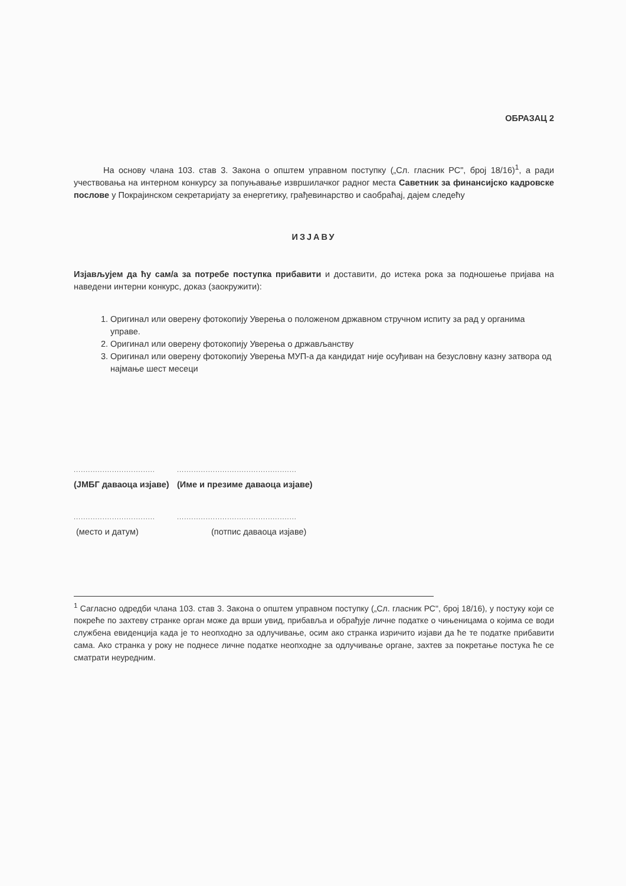ОБРАЗАЦ 2
На основу члана 103. став 3. Закона о општем управном поступку („Сл. гласник РС", број 18/16)<sup>1</sup>, а ради учествовања на интерном конкурсу за попуњавање извршилачког радног места Саветник за финансијско кадровске послове у Покрајинском секретаријату за енергетику, грађевинарство и саобраћај, дајем следећу
ИЗЈАВУ
Изјављујем да ћу сам/а за потребе поступка прибавити и доставити, до истека рока за подношење пријава на наведени интерни конкурс, доказ (заокружити):
1. Оригинал или оверену фотокопију Уверења о положеном државном стручном испиту за рад у органима управе.
2. Оригинал или оверену фотокопију Уверења о држављанству
3. Оригинал или оверену фотокопију Уверења МУП-а да кандидат није осуђиван на безусловну казну затвора од најмање шест месеци
..................................
..................................................
(ЈМБГ даваоца изјаве)
(Име и презиме даваоца изјаве)
..................................
..................................................
(место и датум)
(потпис даваоца изјаве)
<sup>1</sup> Сагласно одредби члана 103. став 3. Закона о општем управном поступку („Сл. гласник РС", број 18/16), у постуку који се покреће по захтеву странке орган може да врши увид, прибавља и обрађује личне податке о чињеницама о којима се води службена евиденција када је то неопходно за одлучивање, осим ако странка изричито изјави да ће те податке прибавити сама. Ако странка у року не поднесе личне податке неопходне за одлучивање органе, захтев за покретање постука ће се сматрати неуредним.